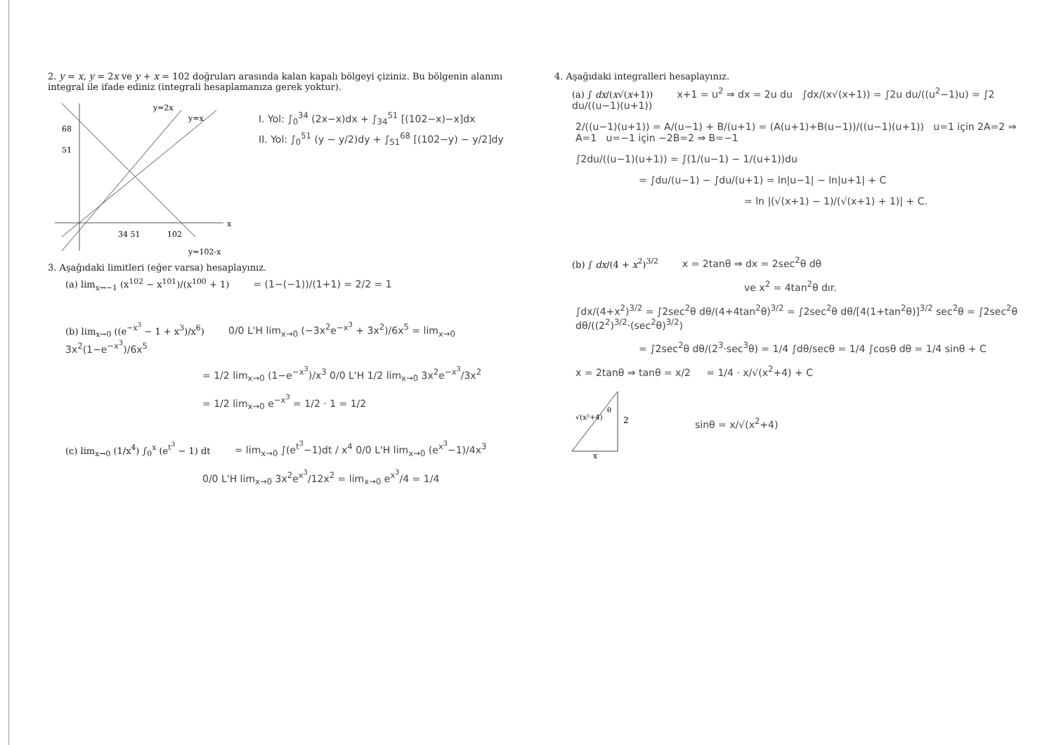2. y = x, y = 2x ve y + x = 102 doğruları arasında kalan kapalı bölgeyi çiziniz. Bu bölgenin alanını integral ile ifade ediniz (integrali hesaplamanıza gerek yoktur).
68
51
34 51
102
x
y=2x
y=x
y=102-x
I. Yol: ∫<sub>0</sub><sup>34</sup> (2x−x)dx + ∫<sub>34</sub><sup>51</sup> [(102−x)−x]dx
II. Yol: ∫<sub>0</sub><sup>51</sup> (y − y/2)dy + ∫<sub>51</sub><sup>68</sup> [(102−y) − y/2]dy
3. Aşağıdaki limitleri (eğer varsa) hesaplayınız.
(a) lim<sub>x→−1</sub> (x<sup>102</sup> − x<sup>101</sup>)/(x<sup>100</sup> + 1) = (1−(−1))/(1+1) = 2/2 = 1
(b) lim<sub>x→0</sub> ((e<sup>−x<sup>3</sup></sup> − 1 + x<sup>3</sup>)/x<sup>6</sup>) 0/0 L'H lim<sub>x→0</sub> (−3x<sup>2</sup>e<sup>−x<sup>3</sup></sup> + 3x<sup>2</sup>)/6x<sup>5</sup> = lim<sub>x→0</sub> 3x<sup>2</sup>(1−e<sup>−x<sup>3</sup></sup>)/6x<sup>5</sup>
= 1/2 lim<sub>x→0</sub> (1−e<sup>−x<sup>3</sup></sup>)/x<sup>3</sup> 0/0 L'H 1/2 lim<sub>x→0</sub> 3x<sup>2</sup>e<sup>−x<sup>3</sup></sup>/3x<sup>2</sup>
= 1/2 lim<sub>x→0</sub> e<sup>−x<sup>3</sup></sup> = 1/2 · 1 = 1/2
(c) lim<sub>x→0</sub> (1/x<sup>4</sup>) ∫<sub>0</sub><sup>x</sup> (e<sup>t<sup>3</sup></sup> − 1) dt = lim<sub>x→0</sub> ∫(e<sup>t<sup>3</sup></sup>−1)dt / x<sup>4</sup> 0/0 L'H lim<sub>x→0</sub> (e<sup>x<sup>3</sup></sup>−1)/4x<sup>3</sup>
0/0 L'H lim<sub>x→0</sub> 3x<sup>2</sup>e<sup>x<sup>3</sup></sup>/12x<sup>2</sup> = lim<sub>x→0</sub> e<sup>x<sup>3</sup></sup>/4 = 1/4
4. Aşağıdaki integralleri hesaplayınız.
(a) ∫ dx/(x√(x+1)) x+1 = u<sup>2</sup> ⇒ dx = 2u du ∫dx/(x√(x+1)) = ∫2u du/((u<sup>2</sup>−1)u) = ∫2 du/((u−1)(u+1))
2/((u−1)(u+1)) = A/(u−1) + B/(u+1) = (A(u+1)+B(u−1))/((u−1)(u+1)) u=1 için 2A=2 ⇒ A=1 u=−1 için −2B=2 ⇒ B=−1
∫2du/((u−1)(u+1)) = ∫(1/(u−1) − 1/(u+1))du
= ∫du/(u−1) − ∫du/(u+1) = ln|u−1| − ln|u+1| + C
= ln |(√(x+1) − 1)/(√(x+1) + 1)| + C.
(b) ∫ dx/(4 + x<sup>2</sup>)<sup>3/2</sup> x = 2tanθ ⇒ dx = 2sec<sup>2</sup>θ dθ
ve x<sup>2</sup> = 4tan<sup>2</sup>θ dır.
∫dx/(4+x<sup>2</sup>)<sup>3/2</sup> = ∫2sec<sup>2</sup>θ dθ/(4+4tan<sup>2</sup>θ)<sup>3/2</sup> = ∫2sec<sup>2</sup>θ dθ/[4(1+tan<sup>2</sup>θ)]<sup>3/2</sup> sec<sup>2</sup>θ = ∫2sec<sup>2</sup>θ dθ/((2<sup>2</sup>)<sup>3/2</sup>·(sec<sup>2</sup>θ)<sup>3/2</sup>)
= ∫2sec<sup>2</sup>θ dθ/(2<sup>3</sup>·sec<sup>3</sup>θ) = 1/4 ∫dθ/secθ = 1/4 ∫cosθ dθ = 1/4 sinθ + C
x = 2tanθ ⇒ tanθ = x/2 = 1/4 · x/√(x<sup>2</sup>+4) + C
√(x²+4)
θ
2
x
sinθ = x/√(x<sup>2</sup>+4)